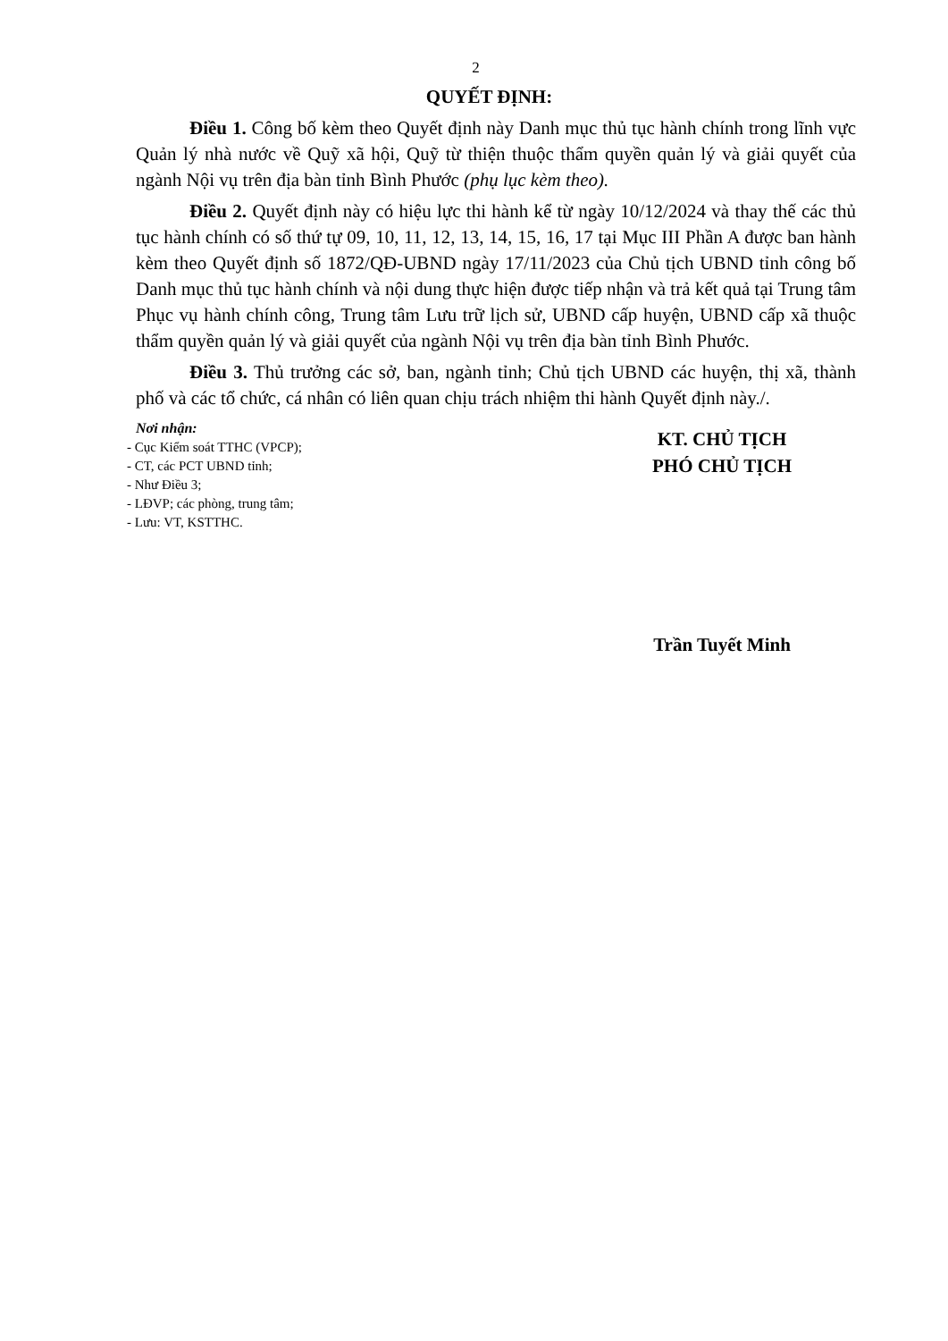2
QUYẾT ĐỊNH:
Điều 1. Công bố kèm theo Quyết định này Danh mục thủ tục hành chính trong lĩnh vực Quản lý nhà nước về Quỹ xã hội, Quỹ từ thiện thuộc thẩm quyền quản lý và giải quyết của ngành Nội vụ trên địa bàn tỉnh Bình Phước (phụ lục kèm theo).
Điều 2. Quyết định này có hiệu lực thi hành kể từ ngày 10/12/2024 và thay thế các thủ tục hành chính có số thứ tự 09, 10, 11, 12, 13, 14, 15, 16, 17 tại Mục III Phần A được ban hành kèm theo Quyết định số 1872/QĐ-UBND ngày 17/11/2023 của Chủ tịch UBND tỉnh công bố Danh mục thủ tục hành chính và nội dung thực hiện được tiếp nhận và trả kết quả tại Trung tâm Phục vụ hành chính công, Trung tâm Lưu trữ lịch sử, UBND cấp huyện, UBND cấp xã thuộc thẩm quyền quản lý và giải quyết của ngành Nội vụ trên địa bàn tỉnh Bình Phước.
Điều 3. Thủ trưởng các sở, ban, ngành tỉnh; Chủ tịch UBND các huyện, thị xã, thành phố và các tổ chức, cá nhân có liên quan chịu trách nhiệm thi hành Quyết định này./.
Nơi nhận:
- Cục Kiểm soát TTHC (VPCP);
- CT, các PCT UBND tỉnh;
- Như Điều 3;
- LĐVP; các phòng, trung tâm;
- Lưu: VT, KSTTHC.
KT. CHỦ TỊCH
PHÓ CHỦ TỊCH
Trần Tuyết Minh